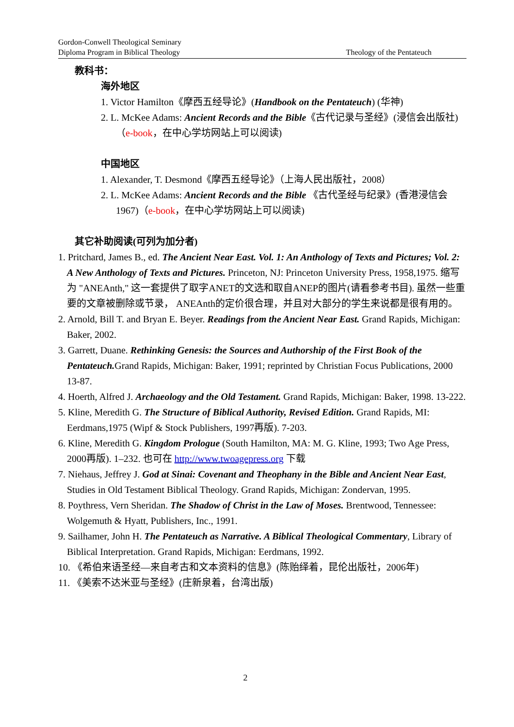Gordon-Conwell Theological Seminary
Diploma Program in Biblical Theology
Theology of the Pentateuch
教科书：
海外地区
1. Victor Hamilton《摩西五经导论》(Handbook on the Pentateuch) (华神)
2. L. McKee Adams: Ancient Records and the Bible《古代记录与圣经》(浸信会出版社)（e-book，在中心学坊网站上可以阅读)
中国地区
1. Alexander, T. Desmond《摩西五经导论》（上海人民出版社，2008）
2. L. McKee Adams: Ancient Records and the Bible 《古代圣经与纪录》(香港浸信会 1967)（e-book，在中心学坊网站上可以阅读)
其它补助阅读(可列为加分者)
1. Pritchard, James B., ed. The Ancient Near East. Vol. 1: An Anthology of Texts and Pictures; Vol. 2: A New Anthology of Texts and Pictures. Princeton, NJ: Princeton University Press, 1958,1975. 缩写为 "ANEAnth," 这一套提供了取字ANET的文选和取自ANEP的图片(请看参考书目). 虽然一些重要的文章被删除或节录， ANEAnth的定价很合理，并且对大部分的学生来说都是很有用的。
2. Arnold, Bill T. and Bryan E. Beyer. Readings from the Ancient Near East. Grand Rapids, Michigan: Baker, 2002.
3. Garrett, Duane. Rethinking Genesis: the Sources and Authorship of the First Book of the Pentateuch. Grand Rapids, Michigan: Baker, 1991; reprinted by Christian Focus Publications, 2000 13-87.
4. Hoerth, Alfred J. Archaeology and the Old Testament. Grand Rapids, Michigan: Baker, 1998. 13-222.
5. Kline, Meredith G. The Structure of Biblical Authority, Revised Edition. Grand Rapids, MI: Eerdmans,1975 (Wipf & Stock Publishers, 1997再版). 7-203.
6. Kline, Meredith G. Kingdom Prologue (South Hamilton, MA: M. G. Kline, 1993; Two Age Press, 2000再版). 1–232. 也可在 http://www.twoagepress.org 下载
7. Niehaus, Jeffrey J. God at Sinai: Covenant and Theophany in the Bible and Ancient Near East, Studies in Old Testament Biblical Theology. Grand Rapids, Michigan: Zondervan, 1995.
8. Poythress, Vern Sheridan. The Shadow of Christ in the Law of Moses. Brentwood, Tennessee: Wolgemuth & Hyatt, Publishers, Inc., 1991.
9. Sailhamer, John H. The Pentateuch as Narrative. A Biblical Theological Commentary, Library of Biblical Interpretation. Grand Rapids, Michigan: Eerdmans, 1992.
10. 《希伯来语圣经—来自考古和文本资料的信息》(陈贻绎着，昆伦出版社，2006年)
11. 《美索不达米亚与圣经》(庄新泉着，台湾出版)
2